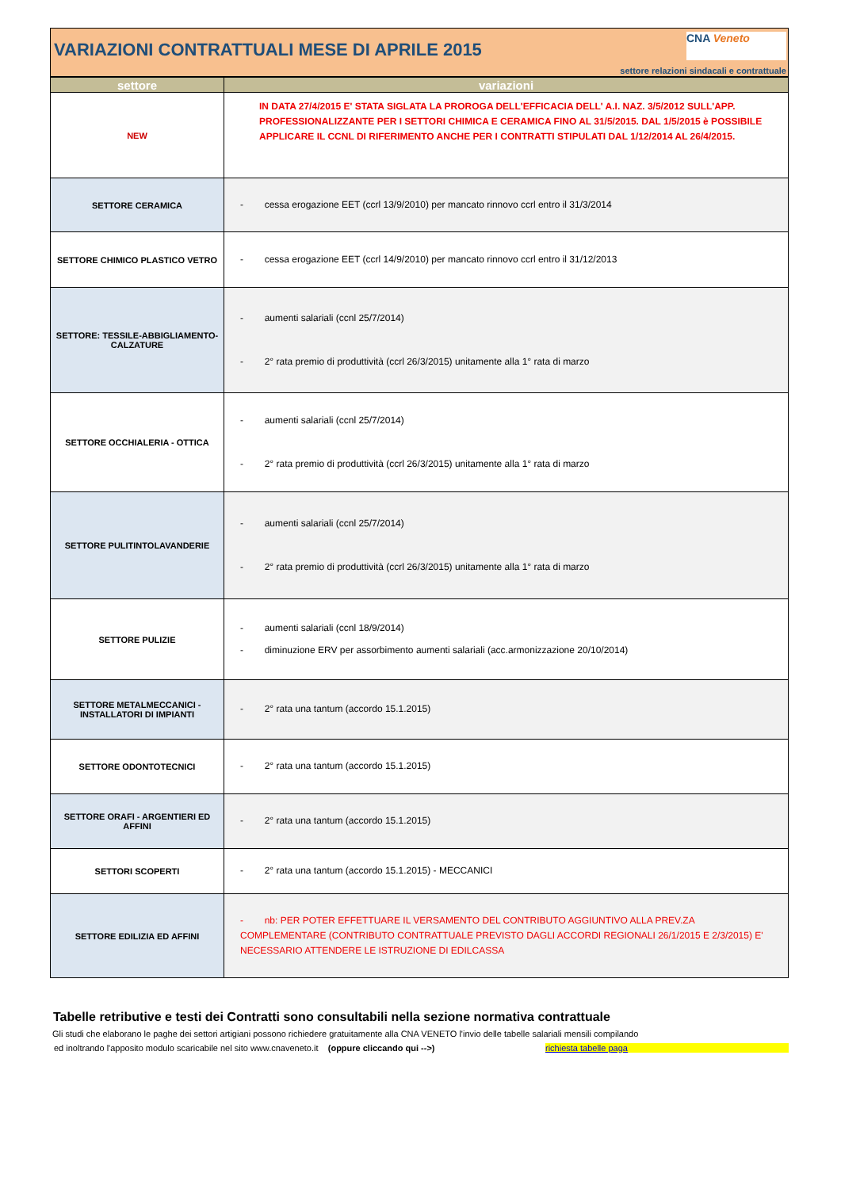VARIAZIONI CONTRATTUALI MESE DI APRILE 2015
CNA Veneto
settore relazioni sindacali e contrattuale
| settore | variazioni |
| --- | --- |
| NEW | IN DATA 27/4/2015 E' STATA SIGLATA LA PROROGA DELL'EFFICACIA DELL' A.I. NAZ. 3/5/2012 SULL'APP. PROFESSIONALIZZANTE PER I SETTORI CHIMICA E CERAMICA FINO AL 31/5/2015. DAL 1/5/2015 è POSSIBILE APPLICARE IL CCNL DI RIFERIMENTO ANCHE PER I CONTRATTI STIPULATI DAL 1/12/2014 AL 26/4/2015. |
| SETTORE CERAMICA | - cessa erogazione EET (ccrl 13/9/2010) per mancato rinnovo ccrl entro il 31/3/2014 |
| SETTORE CHIMICO PLASTICO VETRO | - cessa erogazione EET (ccrl 14/9/2010) per mancato rinnovo ccrl entro il 31/12/2013 |
| SETTORE: TESSILE-ABBIGLIAMENTO-CALZATURE | - aumenti salariali (ccnl 25/7/2014) - 2° rata premio di produttività (ccrl 26/3/2015) unitamente alla 1° rata di marzo |
| SETTORE OCCHIALERIA - OTTICA | - aumenti salariali (ccnl 25/7/2014) - 2° rata premio di produttività (ccrl 26/3/2015) unitamente alla 1° rata di marzo |
| SETTORE PULITINTOLAVANDERIE | - aumenti salariali (ccnl 25/7/2014) - 2° rata premio di produttività (ccrl 26/3/2015) unitamente alla 1° rata di marzo |
| SETTORE PULIZIE | - aumenti salariali (ccnl 18/9/2014) - diminuzione ERV per assorbimento aumenti salariali (acc.armonizzazione 20/10/2014) |
| SETTORE METALMECCANICI - INSTALLATORI DI IMPIANTI | - 2° rata una tantum (accordo 15.1.2015) |
| SETTORE ODONTOTECNICI | - 2° rata una tantum (accordo 15.1.2015) |
| SETTORE ORAFI - ARGENTIERI ED AFFINI | - 2° rata una tantum (accordo 15.1.2015) |
| SETTORI SCOPERTI | - 2° rata una tantum (accordo 15.1.2015) - MECCANICI |
| SETTORE EDILIZIA ED AFFINI | - nb: PER POTER EFFETTUARE IL VERSAMENTO DEL CONTRIBUTO AGGIUNTIVO ALLA PREV.ZA COMPLEMENTARE (CONTRIBUTO CONTRATTUALE PREVISTO DAGLI ACCORDI REGIONALI 26/1/2015 E 2/3/2015) E' NECESSARIO ATTENDERE LE ISTRUZIONE DI EDILCASSA |
Tabelle retributive e testi dei Contratti sono consultabili nella sezione normativa contrattuale
Gli studi che elaborano le paghe dei settori artigiani possono richiedere gratuitamente alla CNA VENETO l'invio delle tabelle salariali mensili compilando
ed inoltrando l'apposito modulo scaricabile nel sito www.cnaveneto.it (oppure cliccando qui -->) richiesta tabelle paga